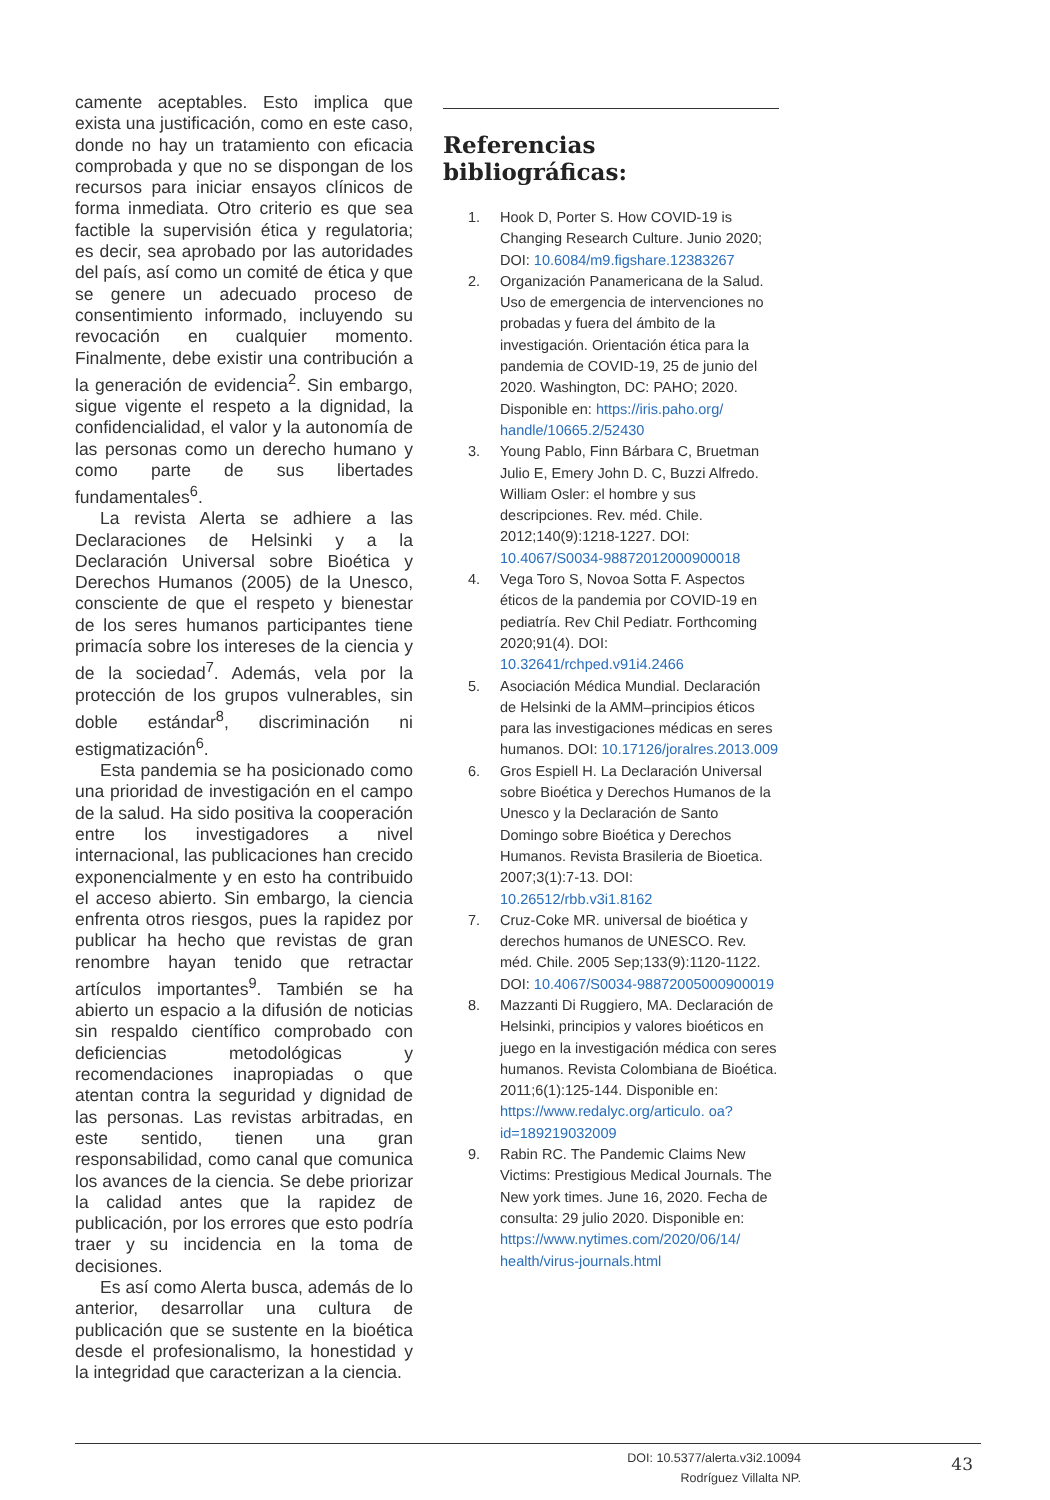camente aceptables. Esto implica que exista una justificación, como en este caso, donde no hay un tratamiento con eficacia comprobada y que no se dispongan de los recursos para iniciar ensayos clínicos de forma inmediata. Otro criterio es que sea factible la supervisión ética y regulatoria; es decir, sea aprobado por las autoridades del país, así como un comité de ética y que se genere un adecuado proceso de consentimiento informado, incluyendo su revocación en cualquier momento. Finalmente, debe existir una contribución a la generación de evidencia<sup>2</sup>. Sin embargo, sigue vigente el respeto a la dignidad, la confidencialidad, el valor y la autonomía de las personas como un derecho humano y como parte de sus libertades fundamentales<sup>6</sup>.
La revista Alerta se adhiere a las Declaraciones de Helsinki y a la Declaración Universal sobre Bioética y Derechos Humanos (2005) de la Unesco, consciente de que el respeto y bienestar de los seres humanos participantes tiene primacía sobre los intereses de la ciencia y de la sociedad<sup>7</sup>. Además, vela por la protección de los grupos vulnerables, sin doble estándar<sup>8</sup>, discriminación ni estigmatización<sup>6</sup>.
Esta pandemia se ha posicionado como una prioridad de investigación en el campo de la salud. Ha sido positiva la cooperación entre los investigadores a nivel internacional, las publicaciones han crecido exponencialmente y en esto ha contribuido el acceso abierto. Sin embargo, la ciencia enfrenta otros riesgos, pues la rapidez por publicar ha hecho que revistas de gran renombre hayan tenido que retractar artículos importantes<sup>9</sup>. También se ha abierto un espacio a la difusión de noticias sin respaldo científico comprobado con deficiencias metodológicas y recomendaciones inapropiadas o que atentan contra la seguridad y dignidad de las personas. Las revistas arbitradas, en este sentido, tienen una gran responsabilidad, como canal que comunica los avances de la ciencia. Se debe priorizar la calidad antes que la rapidez de publicación, por los errores que esto podría traer y su incidencia en la toma de decisiones.
Es así como Alerta busca, además de lo anterior, desarrollar una cultura de publicación que se sustente en la bioética desde el profesionalismo, la honestidad y la integridad que caracterizan a la ciencia.
Referencias bibliográficas:
1. Hook D, Porter S. How COVID-19 is Changing Research Culture. Junio 2020; DOI: 10.6084/m9.figshare.12383267
2. Organización Panamericana de la Salud. Uso de emergencia de intervenciones no probadas y fuera del ámbito de la investigación. Orientación ética para la pandemia de COVID-19, 25 de junio del 2020. Washington, DC: PAHO; 2020. Disponible en: https://iris.paho.org/ handle/10665.2/52430
3. Young Pablo, Finn Bárbara C, Bruetman Julio E, Emery John D. C, Buzzi Alfredo. William Osler: el hombre y sus descripciones. Rev. méd. Chile. 2012;140(9):1218-1227. DOI: 10.4067/S0034-98872012000900018
4. Vega Toro S, Novoa Sotta F. Aspectos éticos de la pandemia por COVID-19 en pediatría. Rev Chil Pediatr. Forthcoming 2020;91(4). DOI: 10.32641/rchped.v91i4.2466
5. Asociación Médica Mundial. Declaración de Helsinki de la AMM–principios éticos para las investigaciones médicas en seres humanos. DOI: 10.17126/joralres.2013.009
6. Gros Espiell H. La Declaración Universal sobre Bioética y Derechos Humanos de la Unesco y la Declaración de Santo Domingo sobre Bioética y Derechos Humanos. Revista Brasileria de Bioetica. 2007;3(1):7-13. DOI: 10.26512/rbb.v3i1.8162
7. Cruz-Coke MR. universal de bioética y derechos humanos de UNESCO. Rev. méd. Chile. 2005 Sep;133(9):1120-1122. DOI: 10.4067/S0034-98872005000900019
8. Mazzanti Di Ruggiero, MA. Declaración de Helsinki, principios y valores bioéticos en juego en la investigación médica con seres humanos. Revista Colombiana de Bioética. 2011;6(1):125-144. Disponible en: https://www.redalyc.org/articulo. oa?id=189219032009
9. Rabin RC. The Pandemic Claims New Victims: Prestigious Medical Journals. The New york times. June 16, 2020. Fecha de consulta: 29 julio 2020. Disponible en: https://www.nytimes.com/2020/06/14/ health/virus-journals.html
DOI: 10.5377/alerta.v3i2.10094
Rodríguez Villalta NP.
43